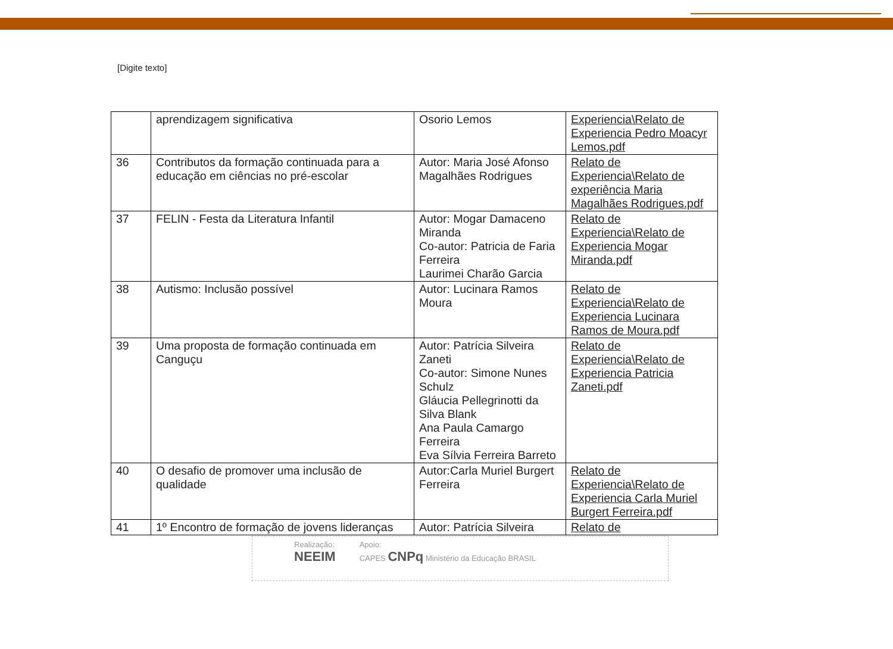[Digite texto]
| | aprendizagem significativa | Osorio Lemos | Experiencia\Relato de Experiencia Pedro Moacyr Lemos.pdf |
| 36 | Contributos da formação continuada para a educação em ciências no pré-escolar | Autor: Maria José Afonso Magalhães Rodrigues | Relato de Experiencia\Relato de experiência Maria Magalhães Rodrigues.pdf |
| 37 | FELIN - Festa da Literatura Infantil | Autor: Mogar Damaceno Miranda Co-autor: Patricia de Faria Ferreira Laurimei Charão Garcia | Relato de Experiencia\Relato de Experiencia Mogar Miranda.pdf |
| 38 | Autismo: Inclusão possível | Autor: Lucinara Ramos Moura | Relato de Experiencia\Relato de Experiencia Lucinara Ramos de Moura.pdf |
| 39 | Uma proposta de formação continuada em Canguçu | Autor: Patrícia Silveira Zaneti Co-autor: Simone Nunes Schulz Gláucia Pellegrinotti da Silva Blank Ana Paula Camargo Ferreira Eva Sílvia Ferreira Barreto | Relato de Experiencia\Relato de Experiencia Patricia Zaneti.pdf |
| 40 | O desafio de promover uma inclusão de qualidade | Autor:Carla Muriel Burgert Ferreira | Relato de Experiencia\Relato de Experiencia Carla Muriel Burgert Ferreira.pdf |
| 41 | 1º Encontro de formação de jovens lideranças | Autor: Patrícia Silveira | Relato de |
Realização:
NEEIM
Apoio:
CAPES CNPq Ministério da Educação BRASIL